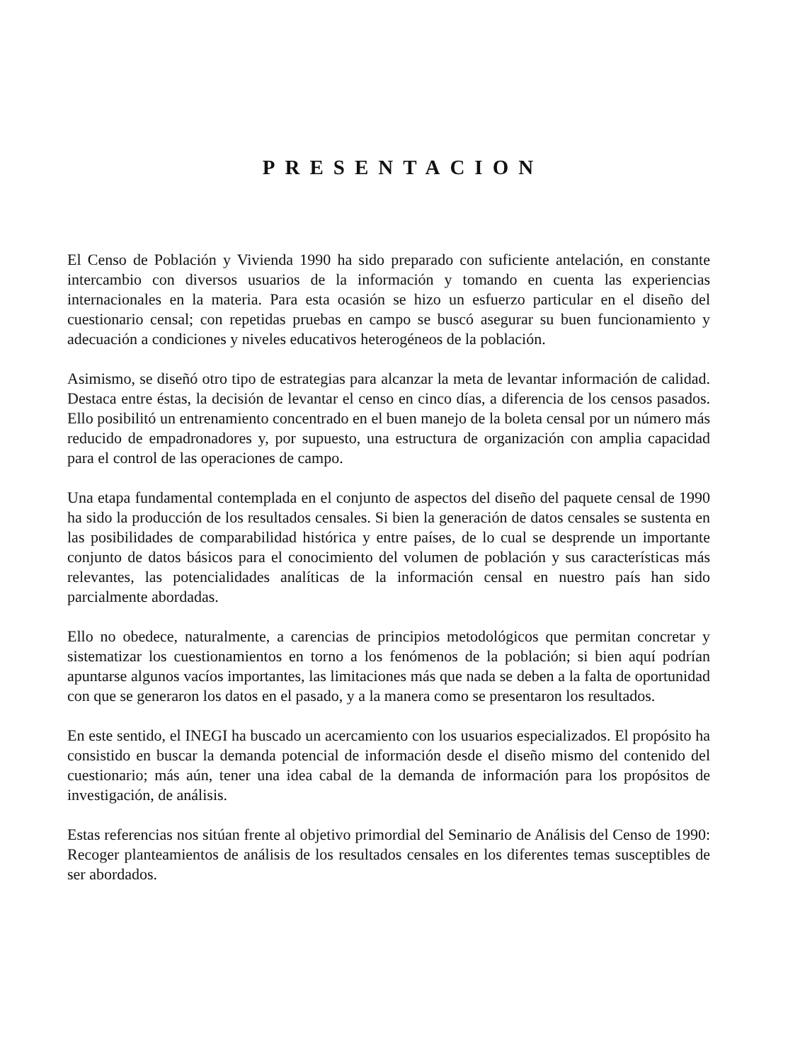PRESENTACION
El Censo de Población y Vivienda 1990 ha sido preparado con suficiente antelación, en constante intercambio con diversos usuarios de la información y tomando en cuenta las experiencias internacionales en la materia. Para esta ocasión se hizo un esfuerzo particular en el diseño del cuestionario censal; con repetidas pruebas en campo se buscó asegurar su buen funcionamiento y adecuación a condiciones y niveles educativos heterogéneos de la población.
Asimismo, se diseñó otro tipo de estrategias para alcanzar la meta de levantar información de calidad. Destaca entre éstas, la decisión de levantar el censo en cinco días, a diferencia de los censos pasados. Ello posibilitó un entrenamiento concentrado en el buen manejo de la boleta censal por un número más reducido de empadronadores y, por supuesto, una estructura de organización con amplia capacidad para el control de las operaciones de campo.
Una etapa fundamental contemplada en el conjunto de aspectos del diseño del paquete censal de 1990 ha sido la producción de los resultados censales. Si bien la generación de datos censales se sustenta en las posibilidades de comparabilidad histórica y entre países, de lo cual se desprende un importante conjunto de datos básicos para el conocimiento del volumen de población y sus características más relevantes, las potencialidades analíticas de la información censal en nuestro país han sido parcialmente abordadas.
Ello no obedece, naturalmente, a carencias de principios metodológicos que permitan concretar y sistematizar los cuestionamientos en torno a los fenómenos de la población; si bien aquí podrían apuntarse algunos vacíos importantes, las limitaciones más que nada se deben a la falta de oportunidad con que se generaron los datos en el pasado, y a la manera como se presentaron los resultados.
En este sentido, el INEGI ha buscado un acercamiento con los usuarios especializados. El propósito ha consistido en buscar la demanda potencial de información desde el diseño mismo del contenido del cuestionario; más aún, tener una idea cabal de la demanda de información para los propósitos de investigación, de análisis.
Estas referencias nos sitúan frente al objetivo primordial del Seminario de Análisis del Censo de 1990: Recoger planteamientos de análisis de los resultados censales en los diferentes temas susceptibles de ser abordados.